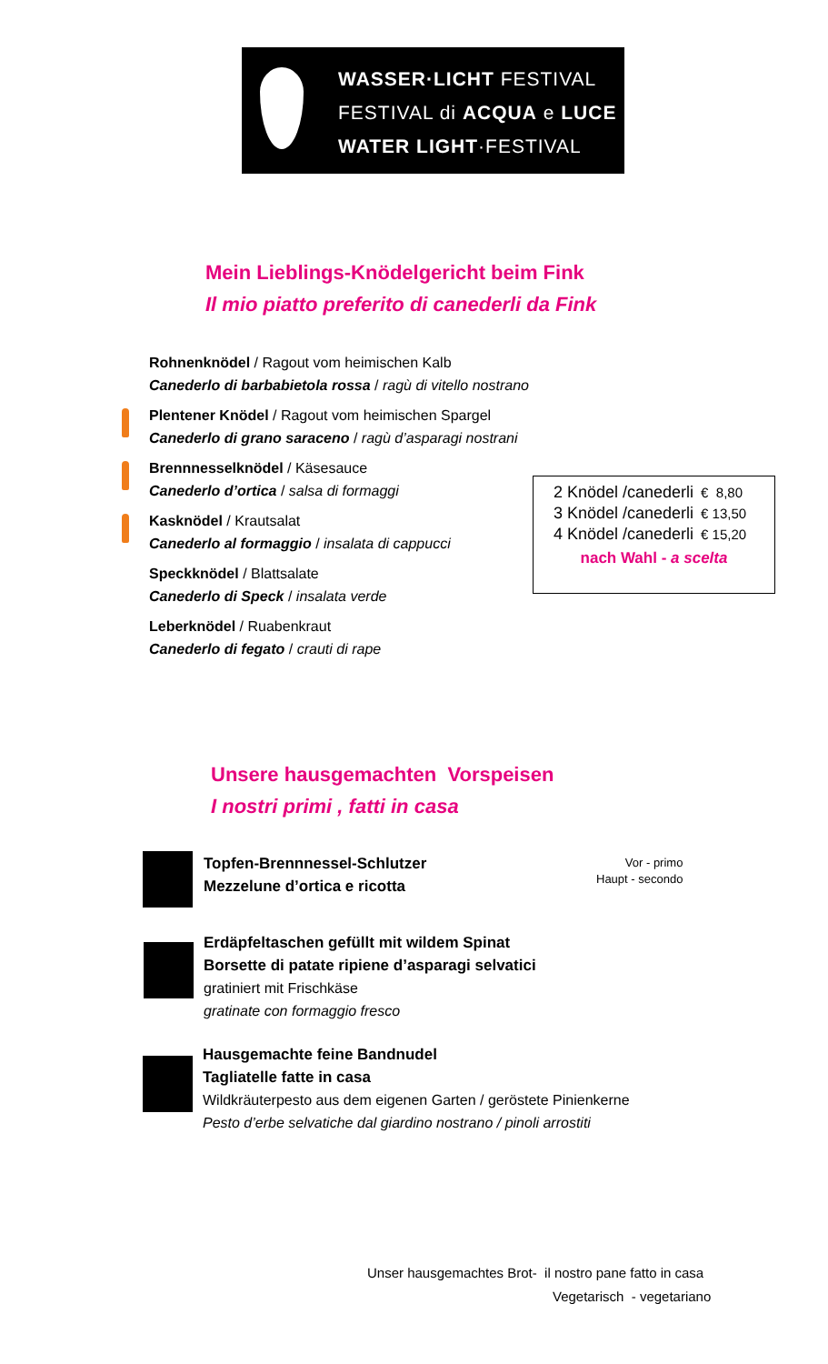WASSER·LICHT FESTIVAL
FESTIVAL di ACQUA e LUCE
WATER LIGHT·FESTIVAL
Mein Lieblings-Knödelgericht beim Fink
Il mio piatto preferito di canederli da Fink
Rohnenknödel / Ragout vom heimischen Kalb
Canederlo di barbabietola rossa / ragù di vitello nostrano
Plentener Knödel / Ragout vom heimischen Spargel
Canederlo di grano saraceno / ragù d’asparagi nostrani
Brennnesselknödel / Käsesauce
Canederlo d’ortica / salsa di formaggi
Kasknödel / Krautsalat
Canederlo al formaggio / insalata di cappucci
Speckknödel / Blattsalate
Canederlo di Speck / insalata verde
Leberknödel / Ruabenkraut
Canederlo di fegato / crauti di rape
| 2 Knödel /canederli | € 8,80 |
| 3 Knödel /canederli | € 13,50 |
| 4 Knödel /canederli | € 15,20 |
nach Wahl - a scelta
Unsere hausgemachten Vorspeisen
I nostri primi , fatti in casa
Topfen-Brennnessel-Schlutzer
Mezzelune d’ortica e ricotta
Vor - primo
Haupt - secondo
Erdäpfeltaschen gefüllt mit wildem Spinat
Borsette di patate ripiene d’asparagi selvatici
gratiniert mit Frischkäse
gratinate con formaggio fresco
Hausgemachte feine Bandnudel
Tagliatelle fatte in casa
Wildkräuterpesto aus dem eigenen Garten / geröstete Pinienkerne
Pesto d’erbe selvatiche dal giardino nostrano / pinoli arrostiti
Unser hausgemachtes Brot- il nostro pane fatto in casa
Vegetarisch - vegetariano